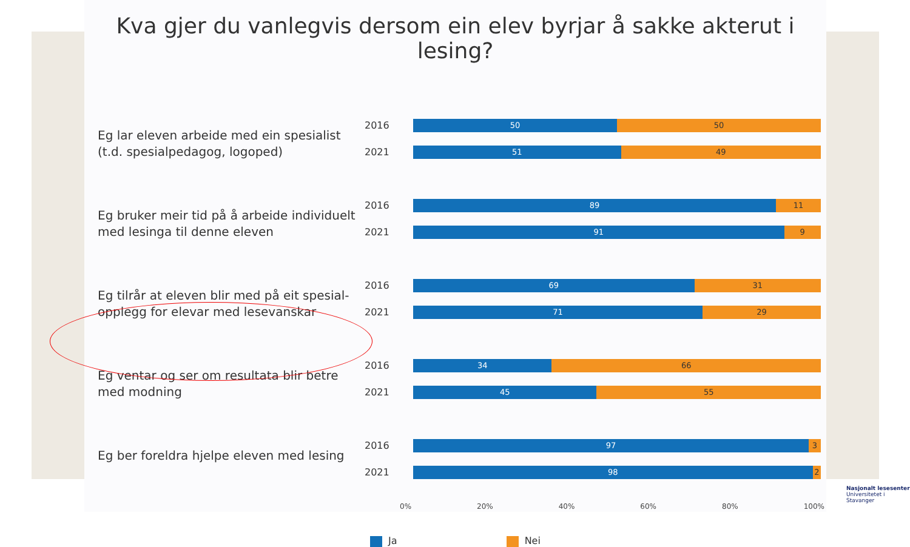Kva gjer du vanlegvis dersom ein elev byrjar å sakke akterut i lesing?
Eg lar eleven arbeide med ein spesialist (t.d. spesialpedagog, logoped)
2016
2021
50 50
51 49
Eg bruker meir tid på å arbeide individuelt med lesinga til denne eleven
2016
2021
89 11
91 9
Eg tilrår at eleven blir med på eit spesial-opplegg for elevar med lesevanskar
2016
2021
69 31
71 29
Eg ventar og ser om resultata blir betre med modning
2016
2021
34 66
45 55
Eg ber foreldra hjelpe eleven med lesing
2016
2021
97 3
98 2
0% 20% 40% 60% 80% 100%
Ja Nei
Nasjonalt lesesenter
Universitetet i Stavanger